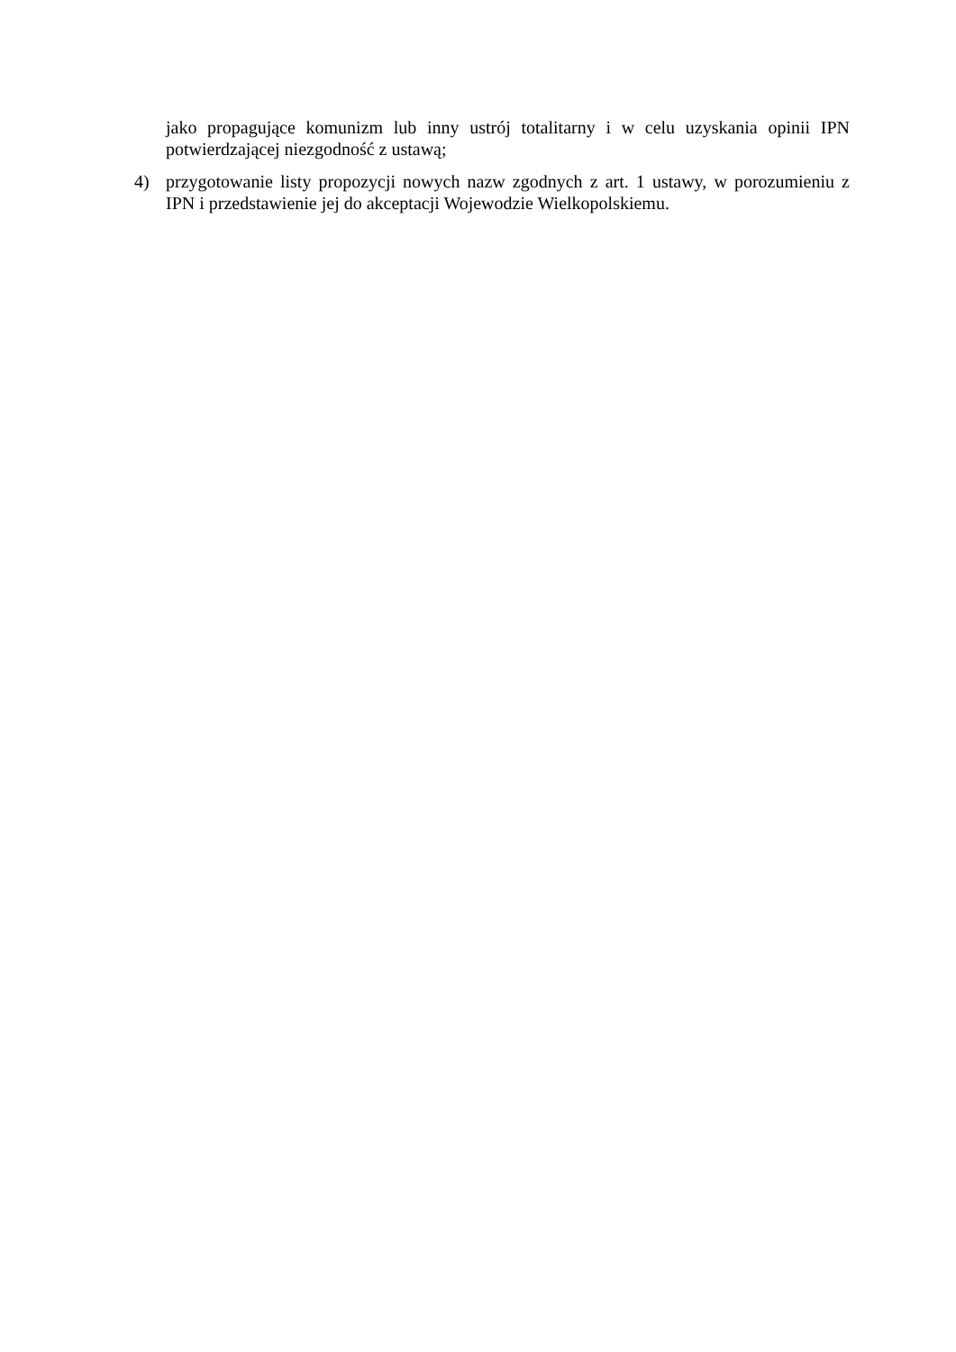jako propagujące komunizm lub inny ustrój totalitarny i w celu uzyskania opinii IPN potwierdzającej niezgodność z ustawą;
4) przygotowanie listy propozycji nowych nazw zgodnych z art. 1 ustawy, w porozumieniu z IPN i przedstawienie jej do akceptacji Wojewodzie Wielkopolskiemu.